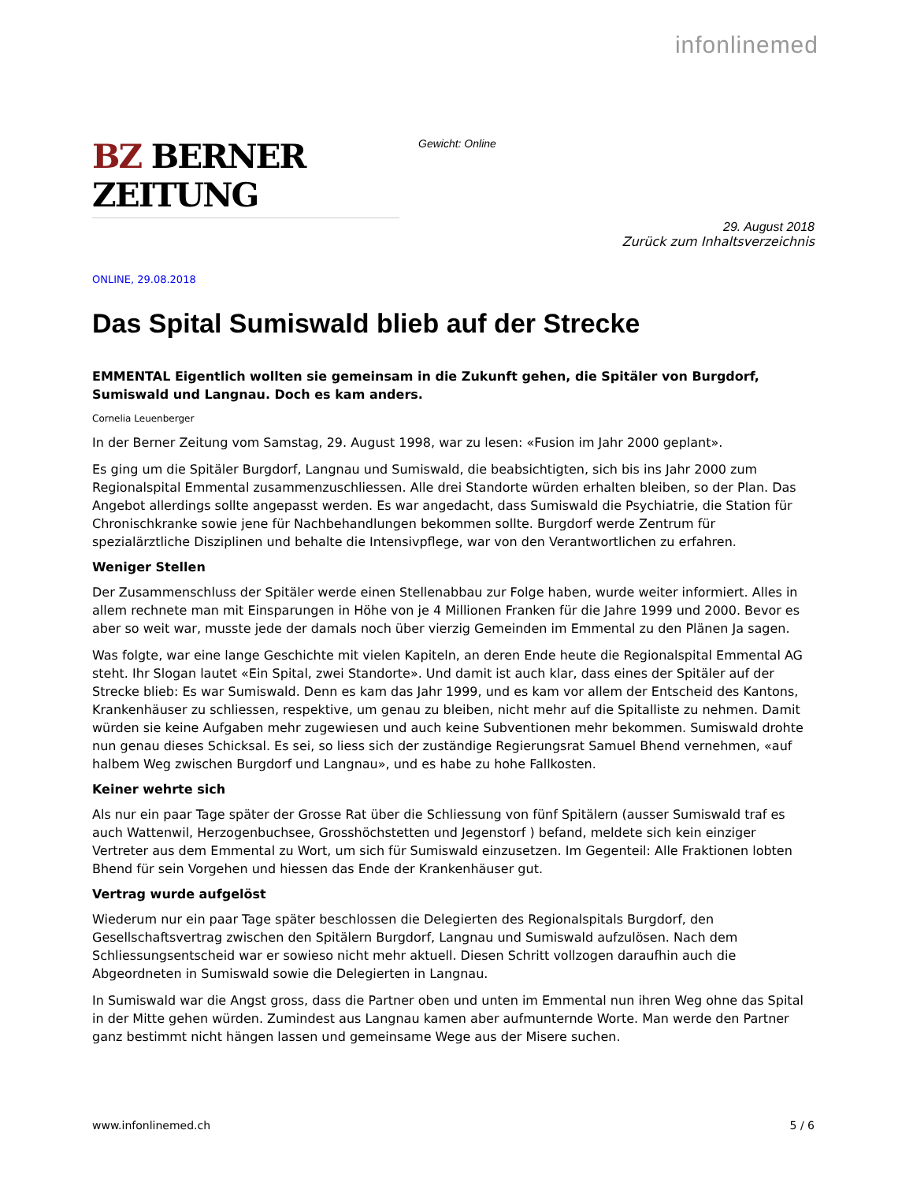infonlinemed
BZ BERNER ZEITUNG
Gewicht: Online
29. August 2018
Zurück zum Inhaltsverzeichnis
ONLINE, 29.08.2018
Das Spital Sumiswald blieb auf der Strecke
EMMENTAL Eigentlich wollten sie gemeinsam in die Zukunft gehen, die Spitäler von Burgdorf, Sumiswald und Langnau. Doch es kam anders.
Cornelia Leuenberger
In der Berner Zeitung vom Samstag, 29. August 1998, war zu lesen: «Fusion im Jahr 2000 geplant».
Es ging um die Spitäler Burgdorf, Langnau und Sumiswald, die beabsichtigten, sich bis ins Jahr 2000 zum Regionalspital Emmental zusammenzuschliessen. Alle drei Standorte würden erhalten bleiben, so der Plan. Das Angebot allerdings sollte angepasst werden. Es war angedacht, dass Sumiswald die Psychiatrie, die Station für Chronischkranke sowie jene für Nachbehandlungen bekommen sollte. Burgdorf werde Zentrum für spezialärztliche Disziplinen und behalte die Intensivpflege, war von den Verantwortlichen zu erfahren.
Weniger Stellen
Der Zusammenschluss der Spitäler werde einen Stellenabbau zur Folge haben, wurde weiter informiert. Alles in allem rechnete man mit Einsparungen in Höhe von je 4 Millionen Franken für die Jahre 1999 und 2000. Bevor es aber so weit war, musste jede der damals noch über vierzig Gemeinden im Emmental zu den Plänen Ja sagen.
Was folgte, war eine lange Geschichte mit vielen Kapiteln, an deren Ende heute die Regionalspital Emmental AG steht. Ihr Slogan lautet «Ein Spital, zwei Standorte». Und damit ist auch klar, dass eines der Spitäler auf der Strecke blieb: Es war Sumiswald. Denn es kam das Jahr 1999, und es kam vor allem der Entscheid des Kantons, Krankenhäuser zu schliessen, respektive, um genau zu bleiben, nicht mehr auf die Spitalliste zu nehmen. Damit würden sie keine Aufgaben mehr zugewiesen und auch keine Subventionen mehr bekommen. Sumiswald drohte nun genau dieses Schicksal. Es sei, so liess sich der zuständige Regierungsrat Samuel Bhend vernehmen, «auf halbem Weg zwischen Burgdorf und Langnau», und es habe zu hohe Fallkosten.
Keiner wehrte sich
Als nur ein paar Tage später der Grosse Rat über die Schliessung von fünf Spitälern (ausser Sumiswald traf es auch Wattenwil, Herzogenbuchsee, Grosshöchstetten und Jegenstorf ) befand, meldete sich kein einziger Vertreter aus dem Emmental zu Wort, um sich für Sumiswald einzusetzen. Im Gegenteil: Alle Fraktionen lobten Bhend für sein Vorgehen und hiessen das Ende der Krankenhäuser gut.
Vertrag wurde aufgelöst
Wiederum nur ein paar Tage später beschlossen die Delegierten des Regionalspitals Burgdorf, den Gesellschaftsvertrag zwischen den Spitälern Burgdorf, Langnau und Sumiswald aufzulösen. Nach dem Schliessungsentscheid war er sowieso nicht mehr aktuell. Diesen Schritt vollzogen daraufhin auch die Abgeordneten in Sumiswald sowie die Delegierten in Langnau.
In Sumiswald war die Angst gross, dass die Partner oben und unten im Emmental nun ihren Weg ohne das Spital in der Mitte gehen würden. Zumindest aus Langnau kamen aber aufmunternde Worte. Man werde den Partner ganz bestimmt nicht hängen lassen und gemeinsame Wege aus der Misere suchen.
www.infonlinemed.ch 5 / 6